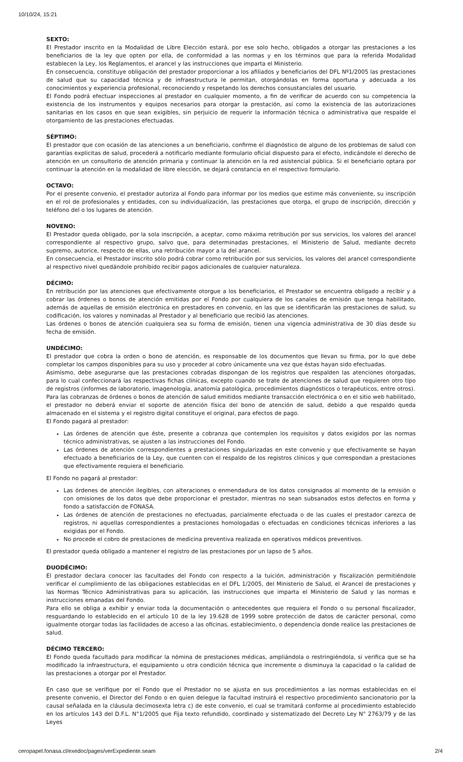10/10/24, 15:21
SEXTO:
El Prestador inscrito en la Modalidad de Libre Elección estará, por ese solo hecho, obligados a otorgar las prestaciones a los beneficiarios de la ley que opten por ella, de conformidad a las normas y en los términos que para la referida Modalidad establecen la Ley, los Reglamentos, el arancel y las instrucciones que imparta el Ministerio.
En consecuencia, constituye obligación del prestador proporcionar a los afiliados y beneficiarios del DFL Nº1/2005 las prestaciones de salud que su capacidad técnica y de infraestructura le permitan, otorgándolas en forma oportuna y adecuada a los conocimientos y experiencia profesional, reconociendo y respetando los derechos consustanciales del usuario.
El Fondo podrá efectuar inspecciones al prestador en cualquier momento, a fin de verificar de acuerdo con su competencia la existencia de los instrumentos y equipos necesarios para otorgar la prestación, así como la existencia de las autorizaciones sanitarias en los casos en que sean exigibles, sin perjuicio de requerir la información técnica o administrativa que respalde el otorgamiento de las prestaciones efectuadas.
SÉPTIMO:
El prestador que con ocasión de las atenciones a un beneficiario, confirme el diagnóstico de alguno de los problemas de salud con garantías explicitas de salud, procederá a notificarlo mediante formulario oficial dispuesto para el efecto, indicándole el derecho de atención en un consultorio de atención primaria y continuar la atención en la red asistencial pública. Si el beneficiario optara por continuar la atención en la modalidad de libre elección, se dejará constancia en el respectivo formulario.
OCTAVO:
Por el presente convenio, el prestador autoriza al Fondo para informar por los medios que estime más conveniente, su inscripción en el rol de profesionales y entidades, con su individualización, las prestaciones que otorga, el grupo de inscripción, dirección y teléfono del o los lugares de atención.
NOVENO:
El Prestador queda obligado, por la sola inscripción, a aceptar, como máxima retribución por sus servicios, los valores del arancel correspondiente al respectivo grupo, salvo que, para determinadas prestaciones, el Ministerio de Salud, mediante decreto supremo, autorice, respecto de ellas, una retribución mayor a la del arancel.
En consecuencia, el Prestador inscrito sólo podrá cobrar como retribución por sus servicios, los valores del arancel correspondiente al respectivo nivel quedándole prohibido recibir pagos adicionales de cualquier naturaleza.
DÉCIMO:
En retribución por las atenciones que efectivamente otorgue a los beneficiarios, el Prestador se encuentra obligado a recibir y a cobrar las órdenes o bonos de atención emitidas por el Fondo por cualquiera de los canales de emisión que tenga habilitado, además de aquellas de emisión electrónica en prestadores en convenio, en las que se identificarán las prestaciones de salud, su codificación, los valores y nominadas al Prestador y al beneficiario que recibió las atenciones.
Las órdenes o bonos de atención cualquiera sea su forma de emisión, tienen una vigencia administrativa de 30 días desde su fecha de emisión.
UNDÉCIMO:
El prestador que cobra la orden o bono de atención, es responsable de los documentos que llevan su firma, por lo que debe completar los campos disponibles para su uso y proceder al cobro únicamente una vez que éstas hayan sido efectuadas.
Asimismo, debe asegurarse que las prestaciones cobradas dispongan de los registros que respalden las atenciones otorgadas, para lo cual confeccionará las respectivas fichas clínicas, excepto cuando se trate de atenciones de salud que requieren otro tipo de registros (informes de laboratorio, imagenología, anatomía patológica, procedimientos diagnósticos o terapéuticos, entre otros).
Para las cobranzas de órdenes o bonos de atención de salud emitidos mediante transacción electrónica o en el sitio web habilitado, el prestador no deberá enviar el soporte de atención física del bono de atención de salud, debido a que respaldo queda almacenado en el sistema y el registro digital constituye el original, para efectos de pago.
El Fondo pagará al prestador:
Las órdenes de atención que éste, presente a cobranza que contemplen los requisitos y datos exigidos por las normas técnico administrativas, se ajusten a las instrucciones del Fondo.
Las órdenes de atención correspondientes a prestaciones singularizadas en este convenio y que efectivamente se hayan efectuado a beneficiarios de la Ley, que cuenten con el respaldo de los registros clínicos y que correspondan a prestaciones que efectivamente requiera el beneficiario.
El Fondo no pagará al prestador:
Las órdenes de atención ilegibles, con alteraciones o enmendadura de los datos consignados al momento de la emisión o con omisiones de los datos que debe proporcionar el prestador, mientras no sean subsanados estos defectos en forma y fondo a satisfacción de FONASA.
Las órdenes de atención de prestaciones no efectuadas, parcialmente efectuada o de las cuales el prestador carezca de registros, ni aquellas correspondientes a prestaciones homologadas o efectuadas en condiciones técnicas inferiores a las exigidas por el Fondo.
No procede el cobro de prestaciones de medicina preventiva realizada en operativos médicos preventivos.
El prestador queda obligado a mantener el registro de las prestaciones por un lapso de 5 años.
DUODÉCIMO:
El prestador declara conocer las facultades del Fondo con respecto a la tuición, administración y fiscalización permitiéndole verificar el cumplimiento de las obligaciones establecidas en el DFL 1/2005, del Ministerio de Salud, el Arancel de prestaciones y las Normas Técnico Administrativas para su aplicación, las instrucciones que imparta el Ministerio de Salud y las normas e instrucciones emanadas del Fondo.
Para ello se obliga a exhibir y enviar toda la documentación o antecedentes que requiera el Fondo o su personal fiscalizador, resguardando lo establecido en el artículo 10 de la ley 19.628 de 1999 sobre protección de datos de carácter personal, como igualmente otorgar todas las facilidades de acceso a las oficinas, establecimiento, o dependencia donde realice las prestaciones de salud.
DÉCIMO TERCERO:
El Fondo queda facultado para modificar la nómina de prestaciones médicas, ampliándola o restringiéndola, si verifica que se ha modificado la infraestructura, el equipamiento u otra condición técnica que incremente o disminuya la capacidad o la calidad de las prestaciones a otorgar por el Prestador.
En caso que se verifique por el Fondo que el Prestador no se ajusta en sus procedimientos a las normas establecidas en el presente convenio, el Director del Fondo o en quien delegue la facultad instruirá el respectivo procedimiento sancionatorio por la causal señalada en la cláusula decimosexta letra c) de este convenio, el cual se tramitará conforme al procedimiento establecido en los artículos 143 del D.F.L. N°1/2005 que Fija texto refundido, coordinado y sistematizado del Decreto Ley N° 2763/79 y de las Leyes
ceropapel.fonasa.cl/exedoc/pages/verExpediente.seam 2/4